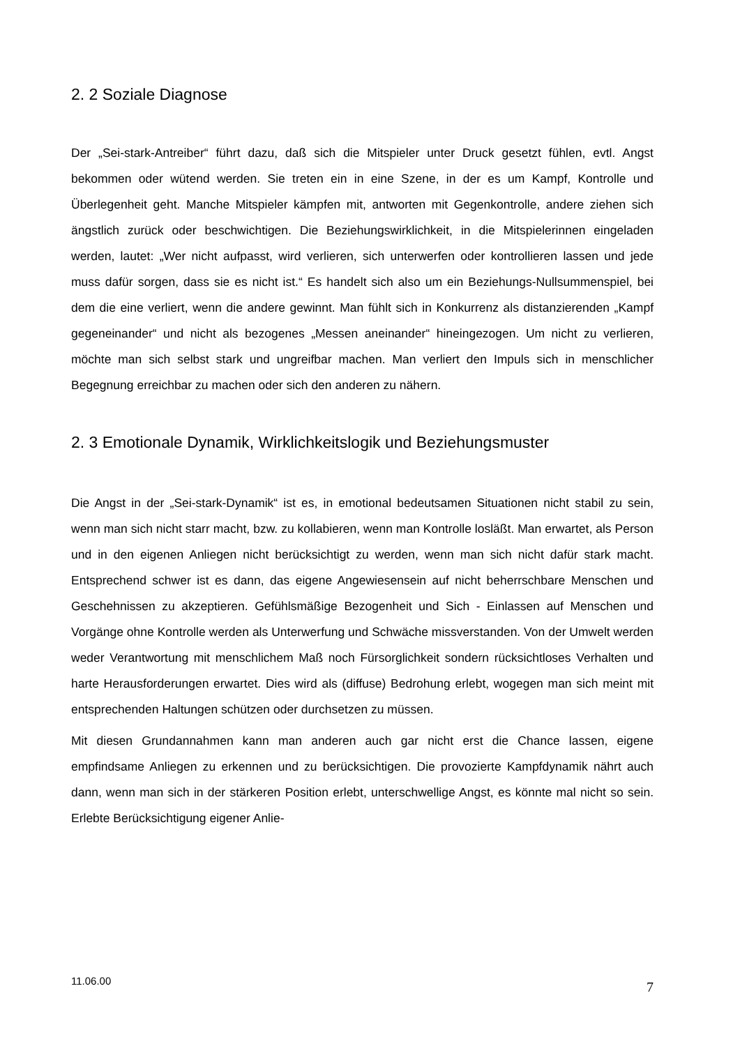2. 2 Soziale Diagnose
Der „Sei-stark-Antreiber“ führt dazu, daß sich die Mitspieler unter Druck gesetzt fühlen, evtl. Angst bekommen oder wütend werden. Sie treten ein in eine Szene, in der es um Kampf, Kontrolle und Überlegenheit geht. Manche Mitspieler kämpfen mit, antworten mit Gegenkontrolle, andere ziehen sich ängstlich zurück oder beschwichtigen. Die Beziehungswirklichkeit, in die Mitspielerinnen eingeladen werden, lautet: „Wer nicht aufpasst, wird verlieren, sich unterwerfen oder kontrollieren lassen und jede muss dafür sorgen, dass sie es nicht ist.“ Es handelt sich also um ein Beziehungs-Nullsummenspiel, bei dem die eine verliert, wenn die andere gewinnt. Man fühlt sich in Konkurrenz als distanzierenden „Kampf gegeneinander“ und nicht als bezogenes „Messen aneinander“ hineingezogen. Um nicht zu verlieren, möchte man sich selbst stark und ungreifbar machen. Man verliert den Impuls sich in menschlicher Begegnung erreichbar zu machen oder sich den anderen zu nähern.
2. 3 Emotionale Dynamik, Wirklichkeitslogik und Beziehungsmuster
Die Angst in der „Sei-stark-Dynamik“ ist es, in emotional bedeutsamen Situationen nicht stabil zu sein, wenn man sich nicht starr macht, bzw. zu kollabieren, wenn man Kontrolle losläßt. Man erwartet, als Person und in den eigenen Anliegen nicht berücksichtigt zu werden, wenn man sich nicht dafür stark macht. Entsprechend schwer ist es dann, das eigene Angewiesensein auf nicht beherrschbare Menschen und Geschehnissen zu akzeptieren. Gefühlsmäßige Bezogenheit und Sich - Einlassen auf Menschen und Vorgänge ohne Kontrolle werden als Unterwerfung und Schwäche missverstanden. Von der Umwelt werden weder Verantwortung mit menschlichem Maß noch Fürsorglichkeit sondern rücksichtloses Verhalten und harte Herausforderungen erwartet. Dies wird als (diffuse) Bedrohung erlebt, wogegen man sich meint mit entsprechenden Haltungen schützen oder durchsetzen zu müssen.
Mit diesen Grundannahmen kann man anderen auch gar nicht erst die Chance lassen, eigene empfindsame Anliegen zu erkennen und zu berücksichtigen. Die provozierte Kampfdynamik nährt auch dann, wenn man sich in der stärkeren Position erlebt, unterschwellige Angst, es könnte mal nicht so sein. Erlebte Berücksichtigung eigener Anlie-
11.06.00 7